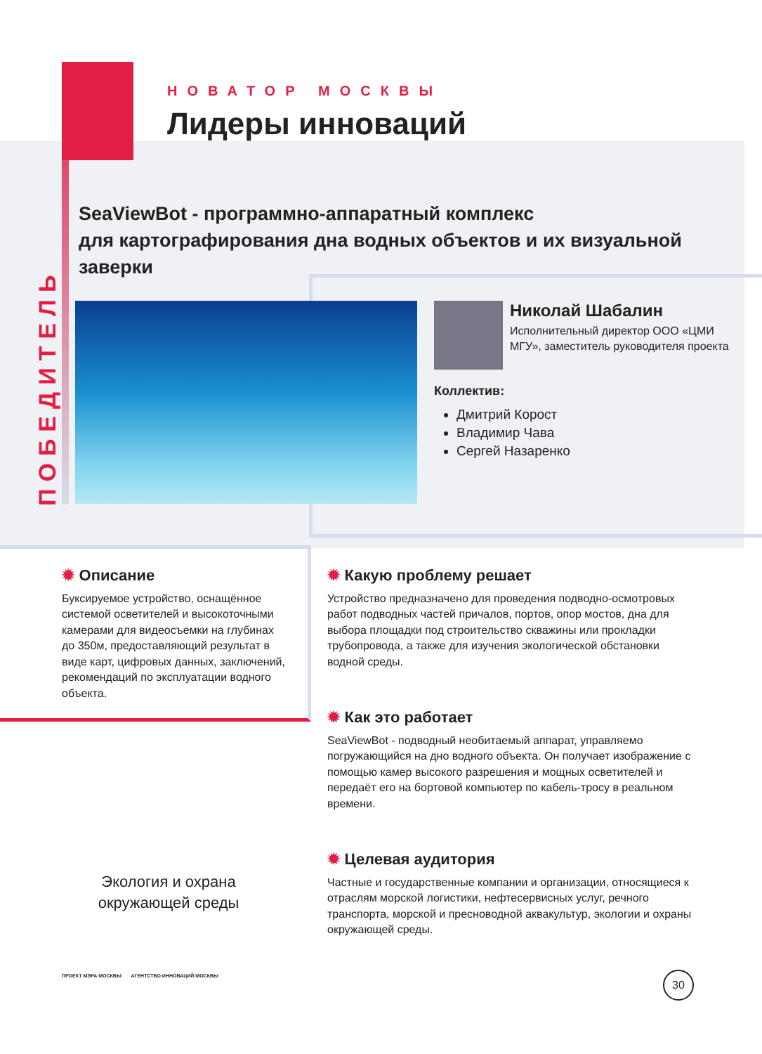НОВАТОР МОСКВЫ
Лидеры инноваций
SeaViewBot - программно-аппаратный комплекс
для картографирования дна водных объектов и их визуальной заверки
ПОБЕДИТЕЛЬ
Николай Шабалин
Исполнительный директор ООО «ЦМИ МГУ», заместитель руководителя проекта
Коллектив:
Дмитрий Корост
Владимир Чава
Сергей Назаренко
✹ Описание
Буксируемое устройство, оснащённое системой осветителей и высокоточными камерами для видеосъемки на глубинах до 350м, предоставляющий результат в виде карт, цифровых данных, заключений, рекомендаций по эксплуатации водного объекта.
✹ Какую проблему решает
Устройство предназначено для проведения подводно-осмотровых работ подводных частей причалов, портов, опор мостов, дна для выбора площадки под строительство скважины или прокладки трубопровода, а также для изучения экологической обстановки водной среды.
✹ Как это работает
SeaViewBot - подводный необитаемый аппарат, управляемо погружающийся на дно водного объекта. Он получает изображение с помощью камер высокого разрешения и мощных осветителей и передаёт его на бортовой компьютер по кабель-тросу в реальном времени.
✹ Целевая аудитория
Частные и государственные компании и организации, относящиеся к отраслям морской логистики, нефтесервисных услуг, речного транспорта, морской и пресноводной аквакультур, экологии и охраны окружающей среды.
Экология и охрана окружающей среды
ПРОЕКТ МЭРА МОСКВЫ АГЕНТСТВО ИННОВАЦИЙ МОСКВЫ
30